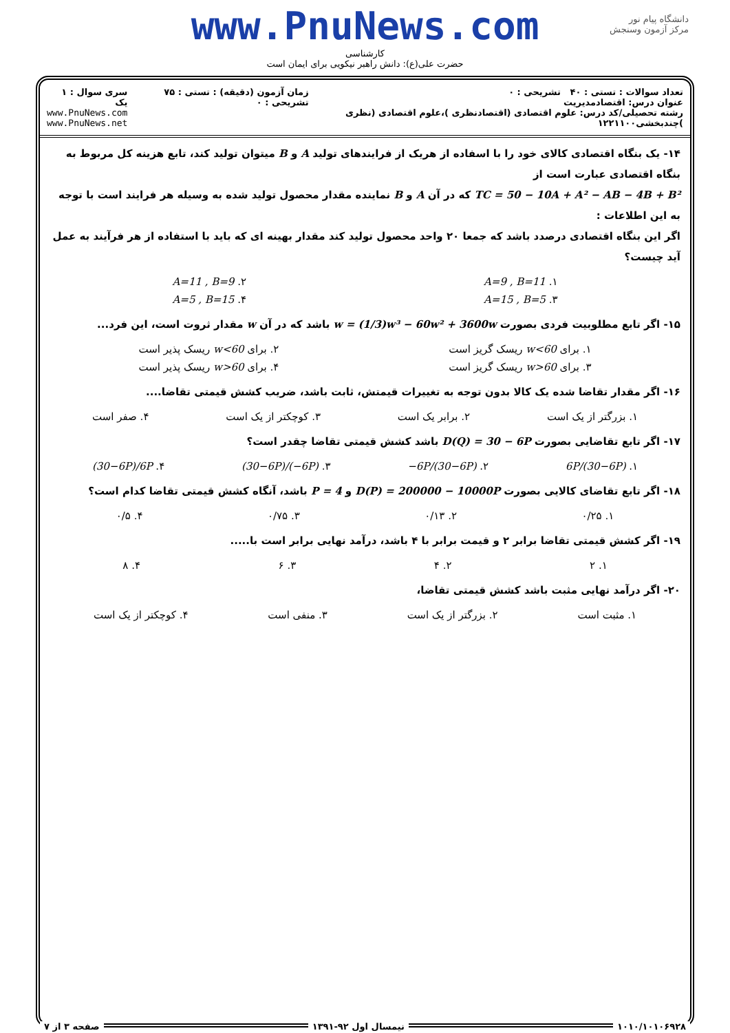www.PnuNews.com
کارشناسی
حضرت علی(ع): دانش راهبر نیکویی برای ایمان است
دانشگاه پیام نور
مرکز آزمون وسنجش
تعداد سوالات : تستی : ۴۰ تشریحی : ۰
عنوان درس: اقتصادمدیریت
رشته تحصیلی/کد درس: علوم اقتصادی (اقتصادنظری )،علوم اقتصادی (نظری )چندبخشی۱۲۲۱۱۰۰
زمان آزمون (دقیقه) : تستی : ۷۵ تشریحی : ۰
سری سوال : ۱ یک
www.PnuNews.com
www.PnuNews.net
۱۴- یک بنگاه اقتصادی کالای خود را با اسفاده از هریک از فرایندهای تولید A و B میتوان تولید کند، تابع هزینه کل مربوط به بنگاه اقتصادی عبارت است از
TC = 50 − 10A + A² − AB − 4B + B² که در آن A و B نماینده مقدار محصول تولید شده به وسیله هر فرایند است با توجه به این اطلاعات :
اگر این بنگاه اقتصادی درصدد باشد که جمعا ۲۰ واحد محصول تولید کند مقدار بهینه ای که باید با استفاده از هر فرآیند به عمل آید چیست؟
۱. A=9 , B=11 ۲. A=11 , B=9
۳. A=15 , B=5 ۴. A=5 , B=15
۱۵- اگر تابع مطلوبیت فردی بصورت w = (1/3)w³ − 60w² + 3600w باشد که در آن w مقدار ثروت است، این فرد...
۱. برای w<60 ریسک گریز است ۲. برای w<60 ریسک پذیر است
۳. برای w>60 ریسک گریز است ۴. برای w>60 ریسک پذیر است
۱۶- اگر مقدار تقاضا شده یک کالا بدون توجه به تغییرات قیمتش، ثابت باشد، ضریب کشش قیمتی تقاضا....
۱. بزرگتر از یک است ۲. برابر یک است ۳. کوچکتر از یک است ۴. صفر است
۱۷- اگر تابع تقاضایی بصورت D(Q) = 30 − 6P باشد کشش قیمتی تقاضا چقدر است؟
۱. 6P/(30−6P) ۲. −6P/(30−6P) ۳. (30−6P)/(−6P) ۴. (30−6P)/6P
۱۸- اگر تابع تقاضای کالایی بصورت D(P) = 200000 − 10000P و P = 4 باشد، آنگاه کشش قیمتی تقاضا کدام است؟
۱. ۰/۲۵ ۲. ۰/۱۳ ۳. ۰/۷۵ ۴. ۰/۵
۱۹- اگر کشش قیمتی تقاضا برابر ۲ و قیمت برابر با ۴ باشد، درآمد نهایی برابر است با.....
۱. ۲ ۲. ۴ ۳. ۶ ۴. ۸
۲۰- اگر درآمد نهایی مثبت باشد کشش قیمتی تقاضا،
۱. مثبت است ۲. بزرگتر از یک است ۳. منفی است ۴. کوچکتر از یک است
۱۰۱۰/۱۰۱۰۶۹۲۸ نیمسال اول ۹۲-۱۳۹۱ صفحه ۳ از ۷